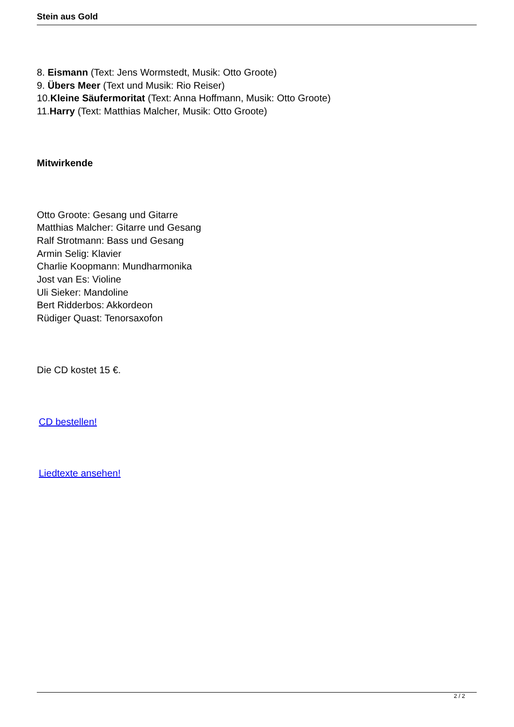Stein aus Gold
8. Eismann (Text: Jens Wormstedt, Musik: Otto Groote)
9. Übers Meer (Text und Musik: Rio Reiser)
10.Kleine Säufermoritat (Text: Anna Hoffmann, Musik: Otto Groote)
11.Harry (Text: Matthias Malcher, Musik: Otto Groote)
Mitwirkende
Otto Groote: Gesang und Gitarre
Matthias Malcher: Gitarre und Gesang
Ralf Strotmann: Bass und Gesang
Armin Selig: Klavier
Charlie Koopmann: Mundharmonika
Jost van Es: Violine
Uli Sieker: Mandoline
Bert Ridderbos: Akkordeon
Rüdiger Quast: Tenorsaxofon
Die CD kostet 15 €.
CD bestellen!
Liedtexte ansehen!
2 / 2